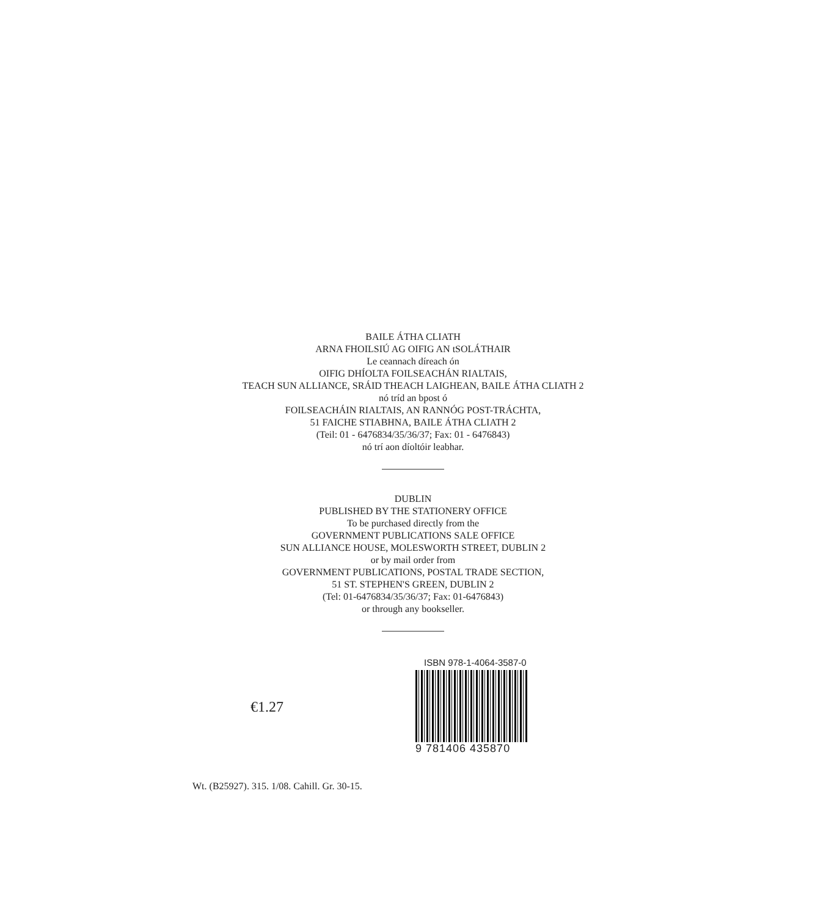BAILE ÁTHA CLIATH
ARNA FHOILSIÚ AG OIFIG AN tSOLÁTHAIR
Le ceannach díreach ón
OIFIG DHÍOLTA FOILSEACHÁN RIALTAIS,
TEACH SUN ALLIANCE, SRÁID THEACH LAIGHEAN, BAILE ÁTHA CLIATH 2
nó tríd an bpost ó
FOILSEACHÁIN RIALTAIS, AN RANNÓG POST-TRÁCHTA,
51 FAICHE STIABHNA, BAILE ÁTHA CLIATH 2
(Teil: 01 - 6476834/35/36/37; Fax: 01 - 6476843)
nó trí aon díoltóir leabhar.
DUBLIN
PUBLISHED BY THE STATIONERY OFFICE
To be purchased directly from the
GOVERNMENT PUBLICATIONS SALE OFFICE
SUN ALLIANCE HOUSE, MOLESWORTH STREET, DUBLIN 2
or by mail order from
GOVERNMENT PUBLICATIONS, POSTAL TRADE SECTION,
51 ST. STEPHEN'S GREEN, DUBLIN 2
(Tel: 01-6476834/35/36/37; Fax: 01-6476843)
or through any bookseller.
€1.27
ISBN 978-1-4064-3587-0
9 781406 435870
Wt. (B25927). 315. 1/08. Cahill. Gr. 30-15.